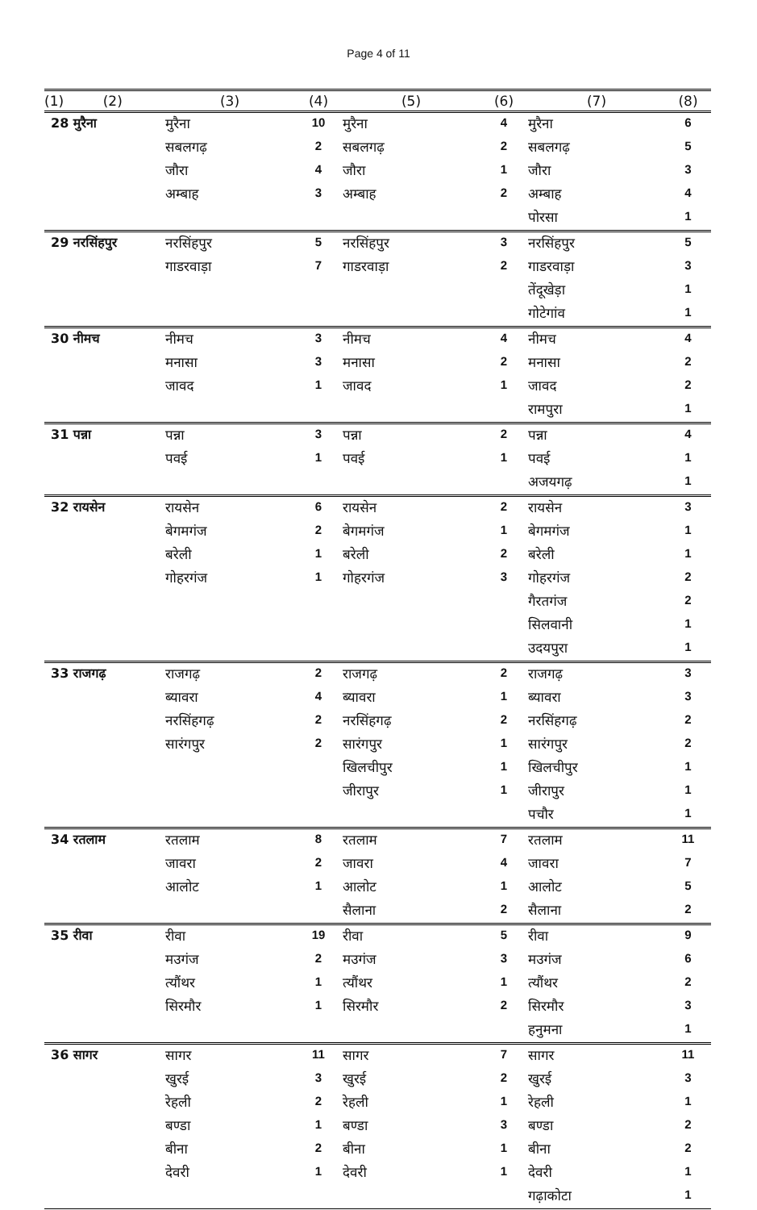Page 4 of 11
| (1) (2) | (3) | (4) | (5) | (6) | (7) | (8) |
| --- | --- | --- | --- | --- | --- | --- |
| 28 मुरैना | मुरैना | 10 | मुरैना | 4 | मुरैना | 6 |
| | सबलगढ़ | 2 | सबलगढ़ | 2 | सबलगढ़ | 5 |
| | जौरा | 4 | जौरा | 1 | जौरा | 3 |
| | अम्बाह | 3 | अम्बाह | 2 | अम्बाह | 4 |
| | | | | | पोरसा | 1 |
| 29 नरसिंहपुर | नरसिंहपुर | 5 | नरसिंहपुर | 3 | नरसिंहपुर | 5 |
| | गाडरवाड़ा | 7 | गाडरवाड़ा | 2 | गाडरवाड़ा | 3 |
| | | | | | तेंदूखेड़ा | 1 |
| | | | | | गोटेगांव | 1 |
| 30 नीमच | नीमच | 3 | नीमच | 4 | नीमच | 4 |
| | मनासा | 3 | मनासा | 2 | मनासा | 2 |
| | जावद | 1 | जावद | 1 | जावद | 2 |
| | | | | | रामपुरा | 1 |
| 31 पन्ना | पन्ना | 3 | पन्ना | 2 | पन्ना | 4 |
| | पवई | 1 | पवई | 1 | पवई | 1 |
| | | | | | अजयगढ़ | 1 |
| 32 रायसेन | रायसेन | 6 | रायसेन | 2 | रायसेन | 3 |
| | बेगमगंज | 2 | बेगमगंज | 1 | बेगमगंज | 1 |
| | बरेली | 1 | बरेली | 2 | बरेली | 1 |
| | गोहरगंज | 1 | गोहरगंज | 3 | गोहरगंज | 2 |
| | | | | | गैरतगंज | 2 |
| | | | | | सिलवानी | 1 |
| | | | | | उदयपुरा | 1 |
| 33 राजगढ़ | राजगढ़ | 2 | राजगढ़ | 2 | राजगढ़ | 3 |
| | ब्यावरा | 4 | ब्यावरा | 1 | ब्यावरा | 3 |
| | नरसिंहगढ़ | 2 | नरसिंहगढ़ | 2 | नरसिंहगढ़ | 2 |
| | सारंगपुर | 2 | सारंगपुर | 1 | सारंगपुर | 2 |
| | | | खिलचीपुर | 1 | खिलचीपुर | 1 |
| | | | जीरापुर | 1 | जीरापुर | 1 |
| | | | | | पचौर | 1 |
| 34 रतलाम | रतलाम | 8 | रतलाम | 7 | रतलाम | 11 |
| | जावरा | 2 | जावरा | 4 | जावरा | 7 |
| | आलोट | 1 | आलोट | 1 | आलोट | 5 |
| | | | सैलाना | 2 | सैलाना | 2 |
| 35 रीवा | रीवा | 19 | रीवा | 5 | रीवा | 9 |
| | मउगंज | 2 | मउगंज | 3 | मउगंज | 6 |
| | त्यौंथर | 1 | त्यौंथर | 1 | त्यौंथर | 2 |
| | सिरमौर | 1 | सिरमौर | 2 | सिरमौर | 3 |
| | | | | | हनुमना | 1 |
| 36 सागर | सागर | 11 | सागर | 7 | सागर | 11 |
| | खुरई | 3 | खुरई | 2 | खुरई | 3 |
| | रेहली | 2 | रेहली | 1 | रेहली | 1 |
| | बण्डा | 1 | बण्डा | 3 | बण्डा | 2 |
| | बीना | 2 | बीना | 1 | बीना | 2 |
| | देवरी | 1 | देवरी | 1 | देवरी | 1 |
| | | | | | गढ़ाकोटा | 1 |